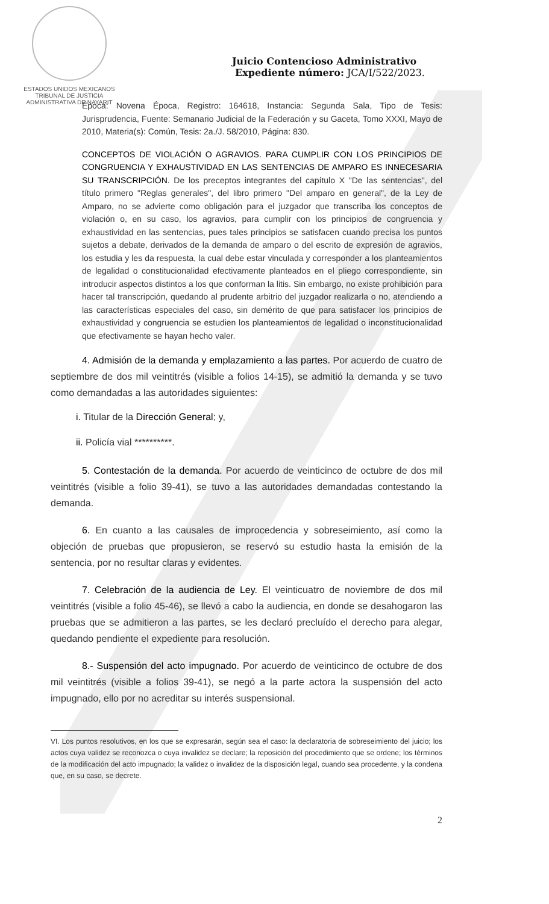ESTADOS UNIDOS MEXICANOS
TRIBUNAL DE JUSTICIA
ADMINISTRATIVA DE NAYARIT
Juicio Contencioso Administrativo
Expediente número: JCA/I/522/2023.
Época: Novena Época, Registro: 164618, Instancia: Segunda Sala, Tipo de Tesis: Jurisprudencia, Fuente: Semanario Judicial de la Federación y su Gaceta, Tomo XXXI, Mayo de 2010, Materia(s): Común, Tesis: 2a./J. 58/2010, Página: 830.
CONCEPTOS DE VIOLACIÓN O AGRAVIOS. PARA CUMPLIR CON LOS PRINCIPIOS DE CONGRUENCIA Y EXHAUSTIVIDAD EN LAS SENTENCIAS DE AMPARO ES INNECESARIA SU TRANSCRIPCIÓN. De los preceptos integrantes del capítulo X "De las sentencias", del título primero "Reglas generales", del libro primero "Del amparo en general", de la Ley de Amparo, no se advierte como obligación para el juzgador que transcriba los conceptos de violación o, en su caso, los agravios, para cumplir con los principios de congruencia y exhaustividad en las sentencias, pues tales principios se satisfacen cuando precisa los puntos sujetos a debate, derivados de la demanda de amparo o del escrito de expresión de agravios, los estudia y les da respuesta, la cual debe estar vinculada y corresponder a los planteamientos de legalidad o constitucionalidad efectivamente planteados en el pliego correspondiente, sin introducir aspectos distintos a los que conforman la litis. Sin embargo, no existe prohibición para hacer tal transcripción, quedando al prudente arbitrio del juzgador realizarla o no, atendiendo a las características especiales del caso, sin demérito de que para satisfacer los principios de exhaustividad y congruencia se estudien los planteamientos de legalidad o inconstitucionalidad que efectivamente se hayan hecho valer.
4. Admisión de la demanda y emplazamiento a las partes. Por acuerdo de cuatro de septiembre de dos mil veintitrés (visible a folios 14-15), se admitió la demanda y se tuvo como demandadas a las autoridades siguientes:
i. Titular de la Dirección General; y,
ii. Policía vial **********.
5. Contestación de la demanda. Por acuerdo de veinticinco de octubre de dos mil veintitrés (visible a folio 39-41), se tuvo a las autoridades demandadas contestando la demanda.
6. En cuanto a las causales de improcedencia y sobreseimiento, así como la objeción de pruebas que propusieron, se reservó su estudio hasta la emisión de la sentencia, por no resultar claras y evidentes.
7. Celebración de la audiencia de Ley. El veinticuatro de noviembre de dos mil veintitrés (visible a folio 45-46), se llevó a cabo la audiencia, en donde se desahogaron las pruebas que se admitieron a las partes, se les declaró precluído el derecho para alegar, quedando pendiente el expediente para resolución.
8.- Suspensión del acto impugnado. Por acuerdo de veinticinco de octubre de dos mil veintitrés (visible a folios 39-41), se negó a la parte actora la suspensión del acto impugnado, ello por no acreditar su interés suspensional.
VI. Los puntos resolutivos, en los que se expresarán, según sea el caso: la declaratoria de sobreseimiento del juicio; los actos cuya validez se reconozca o cuya invalidez se declare; la reposición del procedimiento que se ordene; los términos de la modificación del acto impugnado; la validez o invalidez de la disposición legal, cuando sea procedente, y la condena que, en su caso, se decrete.
2